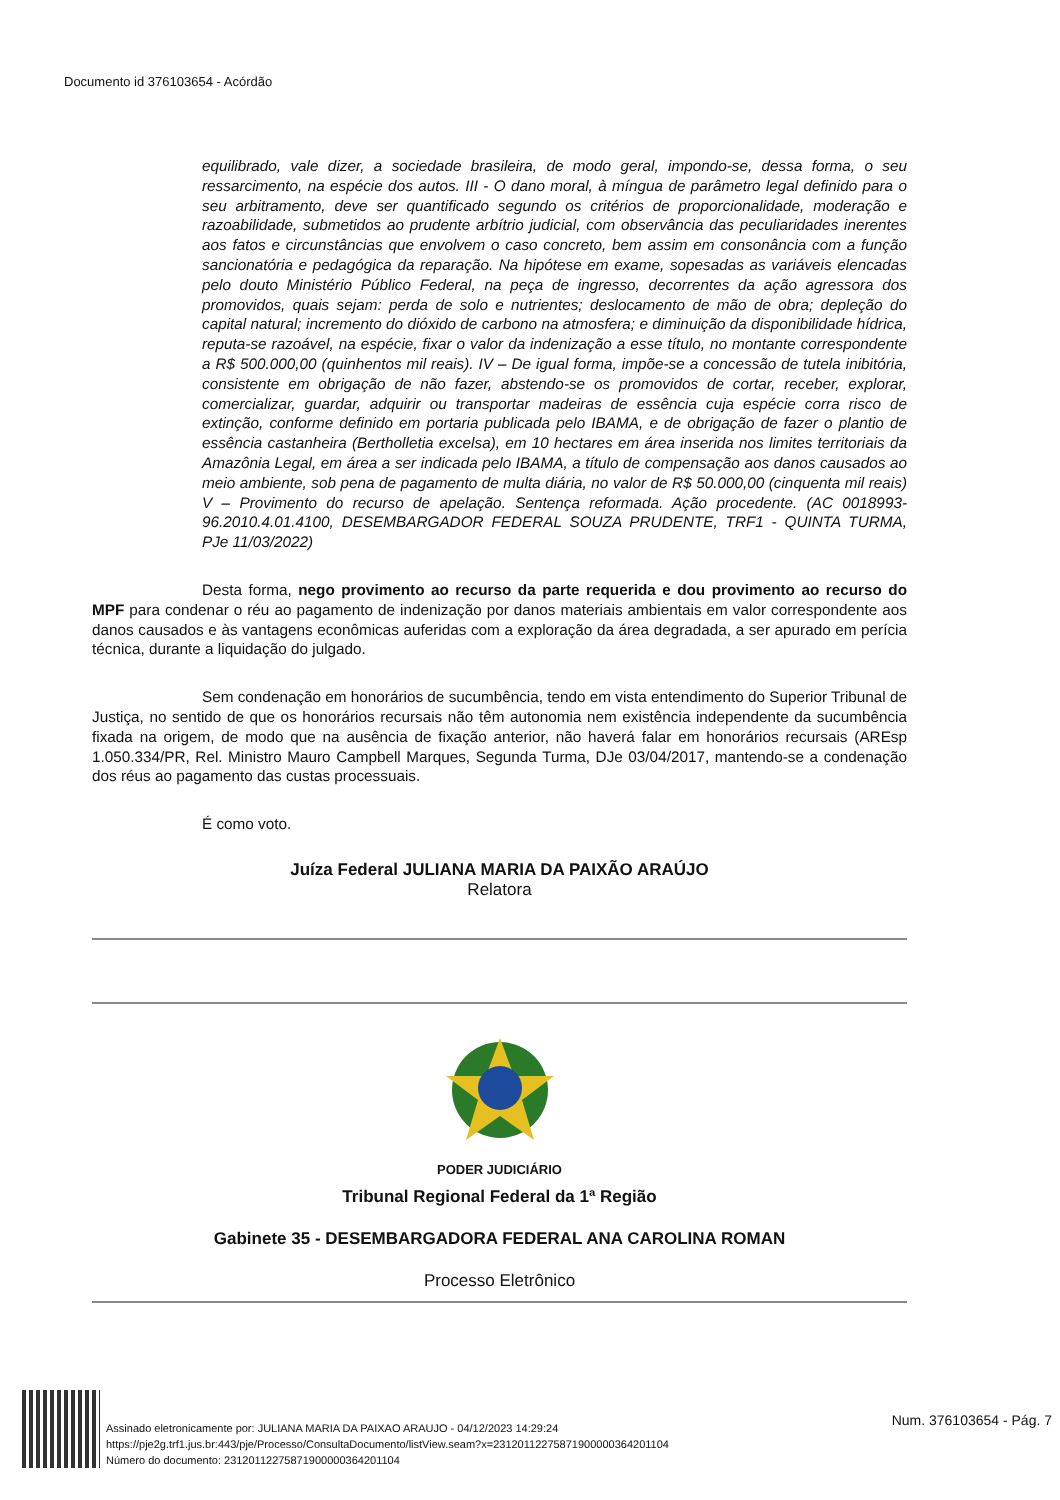Documento id 376103654 - Acórdão
equilibrado, vale dizer, a sociedade brasileira, de modo geral, impondo-se, dessa forma, o seu ressarcimento, na espécie dos autos. III - O dano moral, à míngua de parâmetro legal definido para o seu arbitramento, deve ser quantificado segundo os critérios de proporcionalidade, moderação e razoabilidade, submetidos ao prudente arbítrio judicial, com observância das peculiaridades inerentes aos fatos e circunstâncias que envolvem o caso concreto, bem assim em consonância com a função sancionatória e pedagógica da reparação. Na hipótese em exame, sopesadas as variáveis elencadas pelo douto Ministério Público Federal, na peça de ingresso, decorrentes da ação agressora dos promovidos, quais sejam: perda de solo e nutrientes; deslocamento de mão de obra; depleção do capital natural; incremento do dióxido de carbono na atmosfera; e diminuição da disponibilidade hídrica, reputa-se razoável, na espécie, fixar o valor da indenização a esse título, no montante correspondente a R$ 500.000,00 (quinhentos mil reais). IV – De igual forma, impõe-se a concessão de tutela inibitória, consistente em obrigação de não fazer, abstendo-se os promovidos de cortar, receber, explorar, comercializar, guardar, adquirir ou transportar madeiras de essência cuja espécie corra risco de extinção, conforme definido em portaria publicada pelo IBAMA, e de obrigação de fazer o plantio de essência castanheira (Bertholletia excelsa), em 10 hectares em área inserida nos limites territoriais da Amazônia Legal, em área a ser indicada pelo IBAMA, a título de compensação aos danos causados ao meio ambiente, sob pena de pagamento de multa diária, no valor de R$ 50.000,00 (cinquenta mil reais) V – Provimento do recurso de apelação. Sentença reformada. Ação procedente. (AC 0018993-96.2010.4.01.4100, DESEMBARGADOR FEDERAL SOUZA PRUDENTE, TRF1 - QUINTA TURMA, PJe 11/03/2022)
Desta forma, nego provimento ao recurso da parte requerida e dou provimento ao recurso do MPF para condenar o réu ao pagamento de indenização por danos materiais ambientais em valor correspondente aos danos causados e às vantagens econômicas auferidas com a exploração da área degradada, a ser apurado em perícia técnica, durante a liquidação do julgado.
Sem condenação em honorários de sucumbência, tendo em vista entendimento do Superior Tribunal de Justiça, no sentido de que os honorários recursais não têm autonomia nem existência independente da sucumbência fixada na origem, de modo que na ausência de fixação anterior, não haverá falar em honorários recursais (AREsp 1.050.334/PR, Rel. Ministro Mauro Campbell Marques, Segunda Turma, DJe 03/04/2017, mantendo-se a condenação dos réus ao pagamento das custas processuais.
É como voto.
Juíza Federal JULIANA MARIA DA PAIXÃO ARAÚJO
Relatora
PODER JUDICIÁRIO
Tribunal Regional Federal da 1ª Região
Gabinete 35 - DESEMBARGADORA FEDERAL ANA CAROLINA ROMAN
Processo Eletrônico
Assinado eletronicamente por: JULIANA MARIA DA PAIXAO ARAUJO - 04/12/2023 14:29:24
https://pje2g.trf1.jus.br:443/pje/Processo/ConsultaDocumento/listView.seam?x=23120112275871900000364201104
Número do documento: 23120112275871900000364201104
Num. 376103654 - Pág. 7